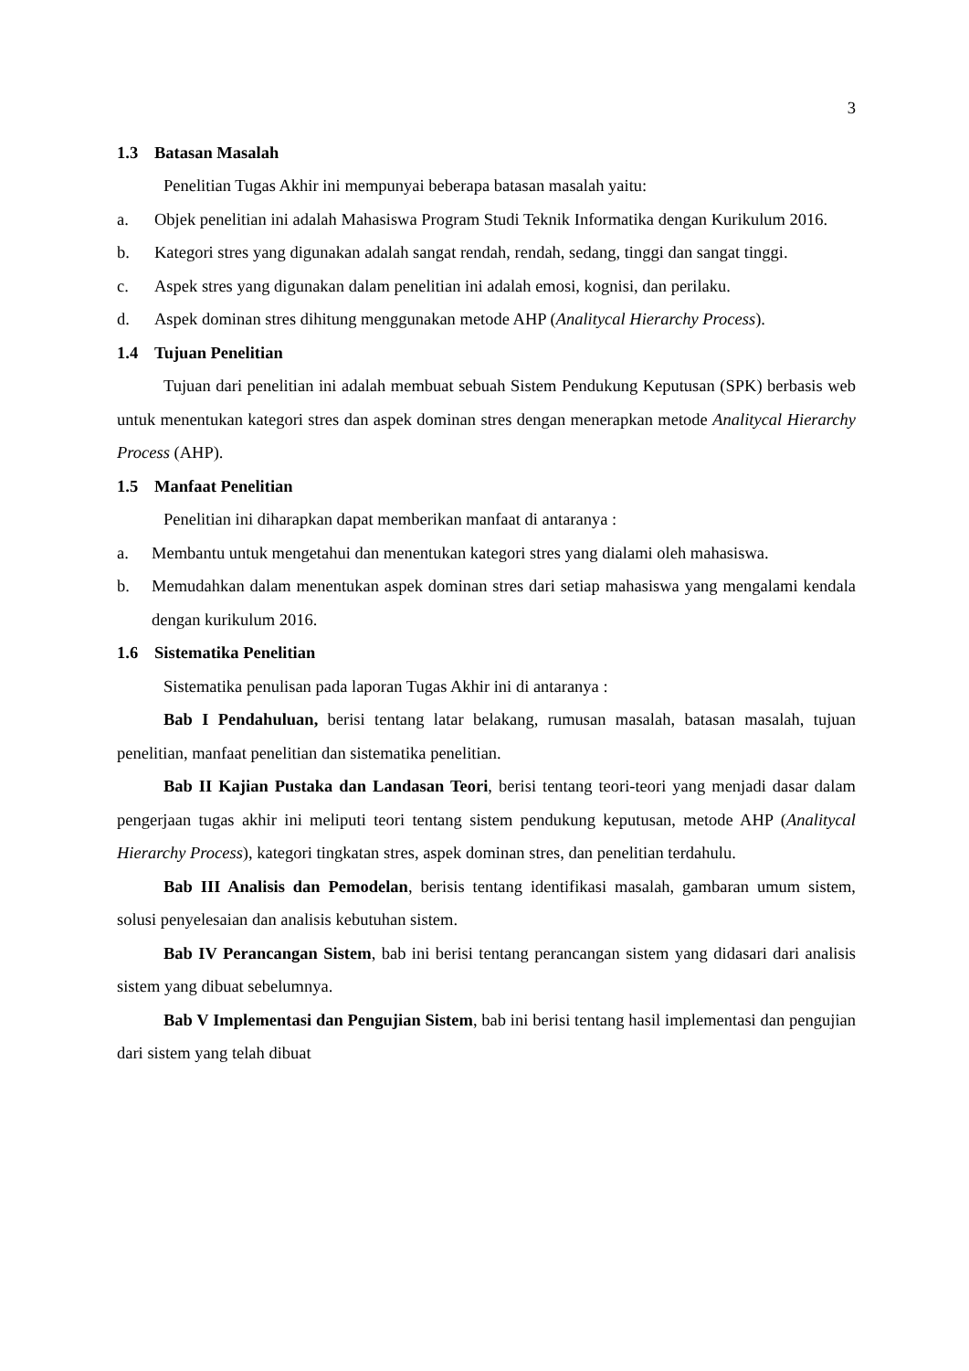3
1.3 Batasan Masalah
Penelitian Tugas Akhir ini mempunyai beberapa batasan masalah yaitu:
a. Objek penelitian ini adalah Mahasiswa Program Studi Teknik Informatika dengan Kurikulum 2016.
b. Kategori stres yang digunakan adalah sangat rendah, rendah, sedang, tinggi dan sangat tinggi.
c. Aspek stres yang digunakan dalam penelitian ini adalah emosi, kognisi, dan perilaku.
d. Aspek dominan stres dihitung menggunakan metode AHP (Analitycal Hierarchy Process).
1.4 Tujuan Penelitian
Tujuan dari penelitian ini adalah membuat sebuah Sistem Pendukung Keputusan (SPK) berbasis web untuk menentukan kategori stres dan aspek dominan stres dengan menerapkan metode Analitycal Hierarchy Process (AHP).
1.5 Manfaat Penelitian
Penelitian ini diharapkan dapat memberikan manfaat di antaranya :
a. Membantu untuk mengetahui dan menentukan kategori stres yang dialami oleh mahasiswa.
b. Memudahkan dalam menentukan aspek dominan stres dari setiap mahasiswa yang mengalami kendala dengan kurikulum 2016.
1.6 Sistematika Penelitian
Sistematika penulisan pada laporan Tugas Akhir ini di antaranya :
Bab I Pendahuluan, berisi tentang latar belakang, rumusan masalah, batasan masalah, tujuan penelitian, manfaat penelitian dan sistematika penelitian.
Bab II Kajian Pustaka dan Landasan Teori, berisi tentang teori-teori yang menjadi dasar dalam pengerjaan tugas akhir ini meliputi teori tentang sistem pendukung keputusan, metode AHP (Analitycal Hierarchy Process), kategori tingkatan stres, aspek dominan stres, dan penelitian terdahulu.
Bab III Analisis dan Pemodelan, berisis tentang identifikasi masalah, gambaran umum sistem, solusi penyelesaian dan analisis kebutuhan sistem.
Bab IV Perancangan Sistem, bab ini berisi tentang perancangan sistem yang didasari dari analisis sistem yang dibuat sebelumnya.
Bab V Implementasi dan Pengujian Sistem, bab ini berisi tentang hasil implementasi dan pengujian dari sistem yang telah dibuat